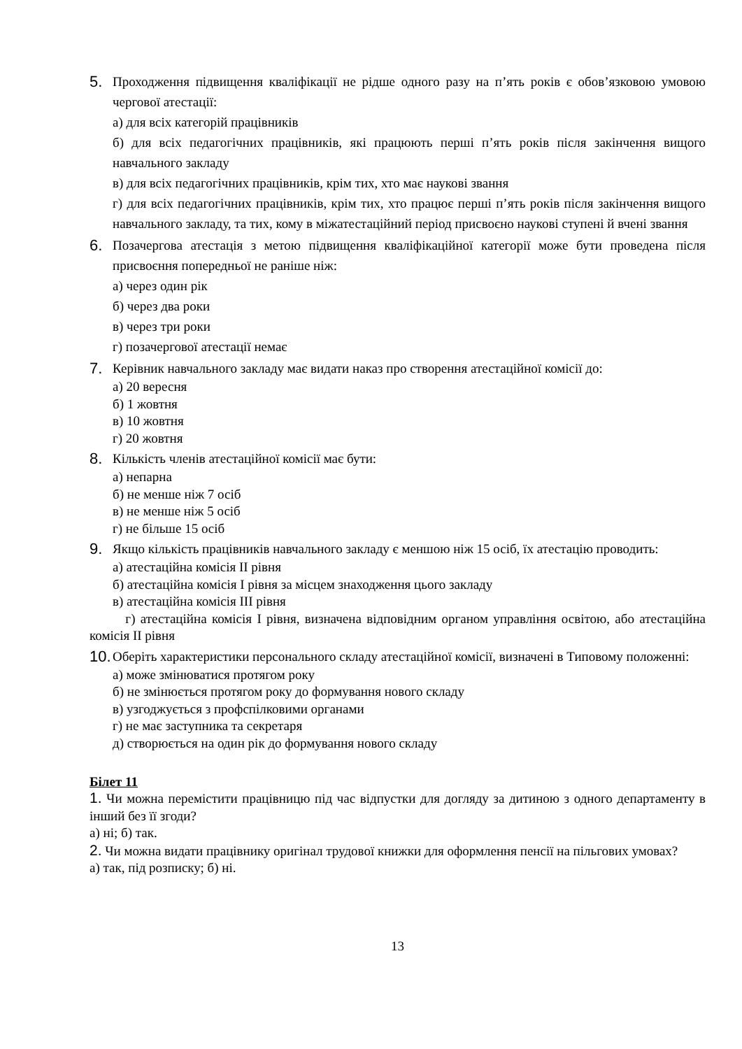5. Проходження підвищення кваліфікації не рідше одного разу на п’ять років є обов’язковою умовою чергової атестації:
а) для всіх категорій працівників
б) для всіх педагогічних працівників, які працюють перші п’ять років після закінчення вищого навчального закладу
в) для всіх педагогічних працівників, крім тих, хто має наукові звання
г) для всіх педагогічних працівників, крім тих, хто працює перші п’ять років після закінчення вищого навчального закладу, та тих, кому в міжатестаційний період присвоєно наукові ступені й вчені звання
6. Позачергова атестація з метою підвищення кваліфікаційної категорії може бути проведена після присвоєння попередньої не раніше ніж:
а) через один рік
б) через два роки
в) через три роки
г) позачергової атестації немає
7. Керівник навчального закладу має видати наказ про створення атестаційної комісії до:
а) 20 вересня
б) 1 жовтня
в) 10 жовтня
г) 20 жовтня
8. Кількість членів атестаційної комісії має бути:
а) непарна
б) не менше ніж 7 осіб
в) не менше ніж 5 осіб
г) не більше 15 осіб
9. Якщо кількість працівників навчального закладу є меншою ніж 15 осіб, їх атестацію проводить:
а) атестаційна комісія II рівня
б) атестаційна комісія I рівня за місцем знаходження цього закладу
в) атестаційна комісія III рівня
г) атестаційна комісія I рівня, визначена відповідним органом управління освітою, або атестаційна комісія II рівня
10. Оберіть характеристики персонального складу атестаційної комісії, визначені в Типовому положенні:
а) може змінюватися протягом року
б) не змінюється протягом року до формування нового складу
в) узгоджується з профспілковими органами
г) не має заступника та секретаря
д) створюється на один рік до формування нового складу
Білет 11
1. Чи можна перемістити працівницю під час відпустки для догляду за дитиною з одного департаменту в інший без її згоди?
а) ні; б) так.
2. Чи можна видати працівнику оригінал трудової книжки для оформлення пенсії на пільгових умовах?
а) так, під розписку; б) ні.
13